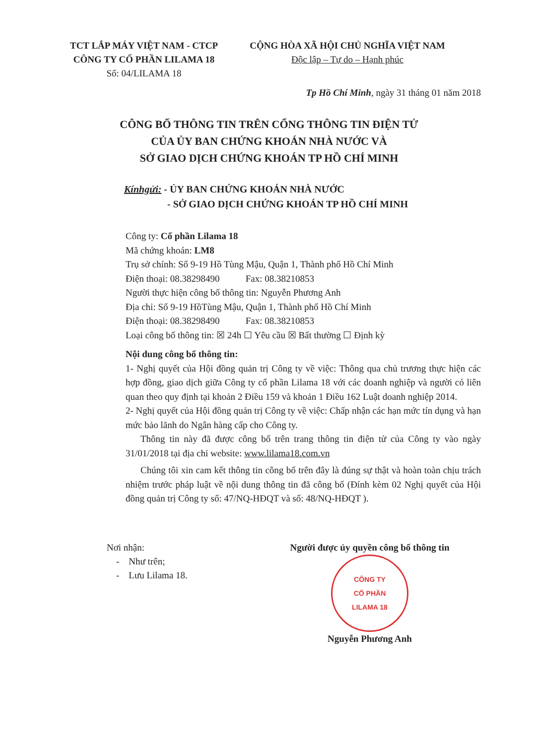TCT LẮP MÁY VIỆT NAM - CTCP
CÔNG TY CỔ PHẦN LILAMA 18
Số: 04/LILAMA 18
CỘNG HÒA XÃ HỘI CHỦ NGHĨA VIỆT NAM
Độc lập – Tự do – Hạnh phúc
Tp Hồ Chí Minh, ngày 31 tháng 01 năm 2018
CÔNG BỐ THÔNG TIN TRÊN CỔNG THÔNG TIN ĐIỆN TỬ
CỦA ỦY BAN CHỨNG KHOÁN NHÀ NƯỚC VÀ
SỞ GIAO DỊCH CHỨNG KHOÁN TP HỒ CHÍ MINH
Kínhgửi: - ỦY BAN CHỨNG KHOÁN NHÀ NƯỚC
- SỞ GIAO DỊCH CHỨNG KHOÁN TP HỒ CHÍ MINH
Công ty: Cổ phần Lilama 18
Mã chứng khoán: LM8
Trụ sở chính: Số 9-19 Hồ Tùng Mậu, Quận 1, Thành phố Hồ Chí Minh
Điện thoại: 08.38298490 Fax: 08.38210853
Người thực hiện công bố thông tin: Nguyễn Phương Anh
Địa chỉ: Số 9-19 HồTùng Mậu, Quận 1, Thành phố Hồ Chí Minh
Điện thoại: 08.38298490 Fax: 08.38210853
Loại công bố thông tin: ☒ 24h ☐ Yêu cầu ☒ Bất thường ☐ Định kỳ
Nội dung công bố thông tin:
1- Nghị quyết của Hội đồng quản trị Công ty về việc: Thông qua chủ trương thực hiện các hợp đồng, giao dịch giữa Công ty cổ phần Lilama 18 với các doanh nghiệp và người có liên quan theo quy định tại khoản 2 Điều 159 và khoản 1 Điều 162 Luật doanh nghiệp 2014.
2- Nghị quyết của Hội đồng quản trị Công ty về việc: Chấp nhận các hạn mức tín dụng và hạn mức bảo lãnh do Ngân hàng cấp cho Công ty.
Thông tin này đã được công bố trên trang thông tin điện tử của Công ty vào ngày 31/01/2018 tại địa chỉ website: www.lilama18.com.vn
Chúng tôi xin cam kết thông tin công bố trên đây là đúng sự thật và hoàn toàn chịu trách nhiệm trước pháp luật về nội dung thông tin đã công bố (Đính kèm 02 Nghị quyết của Hội đồng quản trị Công ty số: 47/NQ-HĐQT và số: 48/NQ-HĐQT ).
Nơi nhận:
- Như trên;
- Lưu Lilama 18.
Người được ủy quyền công bố thông tin
CÔNG TY
CỔ PHẦN
LILAMA 18
Nguyễn Phương Anh